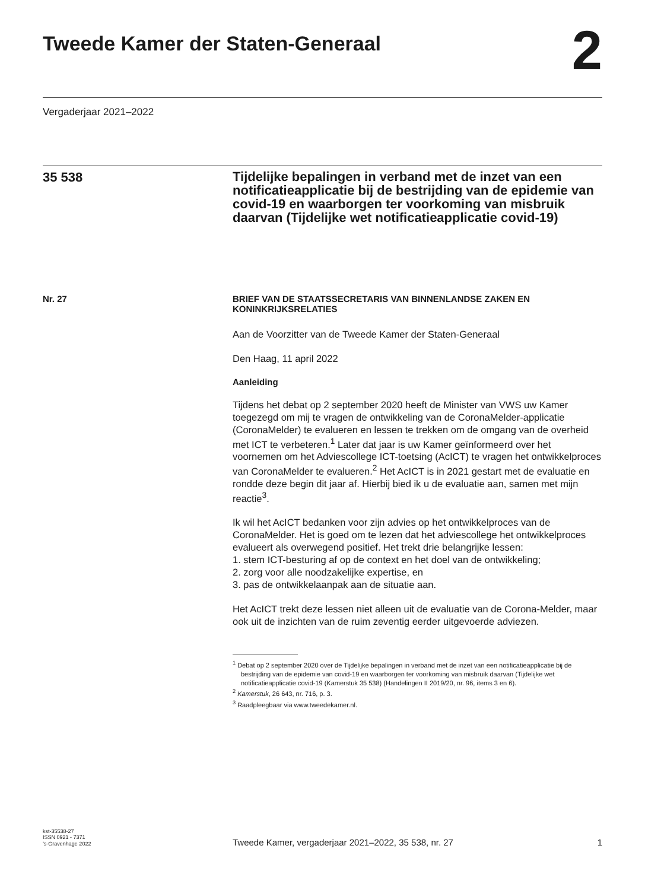Tweede Kamer der Staten-Generaal
2
Vergaderjaar 2021–2022
35 538
Tijdelijke bepalingen in verband met de inzet van een notificatieapplicatie bij de bestrijding van de epidemie van covid-19 en waarborgen ter voorkoming van misbruik daarvan (Tijdelijke wet notificatieapplicatie covid-19)
Nr. 27 BRIEF VAN DE STAATSSECRETARIS VAN BINNENLANDSE ZAKEN EN KONINKRIJKSRELATIES
Aan de Voorzitter van de Tweede Kamer der Staten-Generaal
Den Haag, 11 april 2022
Aanleiding
Tijdens het debat op 2 september 2020 heeft de Minister van VWS uw Kamer toegezegd om mij te vragen de ontwikkeling van de CoronaMelder-applicatie (CoronaMelder) te evalueren en lessen te trekken om de omgang van de overheid met ICT te verbeteren.<sup>1</sup> Later dat jaar is uw Kamer geïnformeerd over het voornemen om het Adviescollege ICT-toetsing (AcICT) te vragen het ontwikkelproces van CoronaMelder te evalueren.<sup>2</sup> Het AcICT is in 2021 gestart met de evaluatie en rondde deze begin dit jaar af. Hierbij bied ik u de evaluatie aan, samen met mijn reactie<sup>3</sup>.
Ik wil het AcICT bedanken voor zijn advies op het ontwikkelproces van de CoronaMelder. Het is goed om te lezen dat het adviescollege het ontwikkelproces evalueert als overwegend positief. Het trekt drie belangrijke lessen:
1. stem ICT-besturing af op de context en het doel van de ontwikkeling;
2. zorg voor alle noodzakelijke expertise, en
3. pas de ontwikkelaanpak aan de situatie aan.
Het AcICT trekt deze lessen niet alleen uit de evaluatie van de Corona-Melder, maar ook uit de inzichten van de ruim zeventig eerder uitgevoerde adviezen.
<sup>1</sup> Debat op 2 september 2020 over de Tijdelijke bepalingen in verband met de inzet van een notificatieapplicatie bij de bestrijding van de epidemie van covid-19 en waarborgen ter voorkoming van misbruik daarvan (Tijdelijke wet notificatieapplicatie covid-19 (Kamerstuk 35 538) (Handelingen II 2019/20, nr. 96, items 3 en 6).
<sup>2</sup> Kamerstuk, 26 643, nr. 716, p. 3.
<sup>3</sup> Raadpleegbaar via www.tweedekamer.nl.
kst-35538-27
ISSN 0921 - 7371
’s-Gravenhage 2022
Tweede Kamer, vergaderjaar 2021–2022, 35 538, nr. 27 1